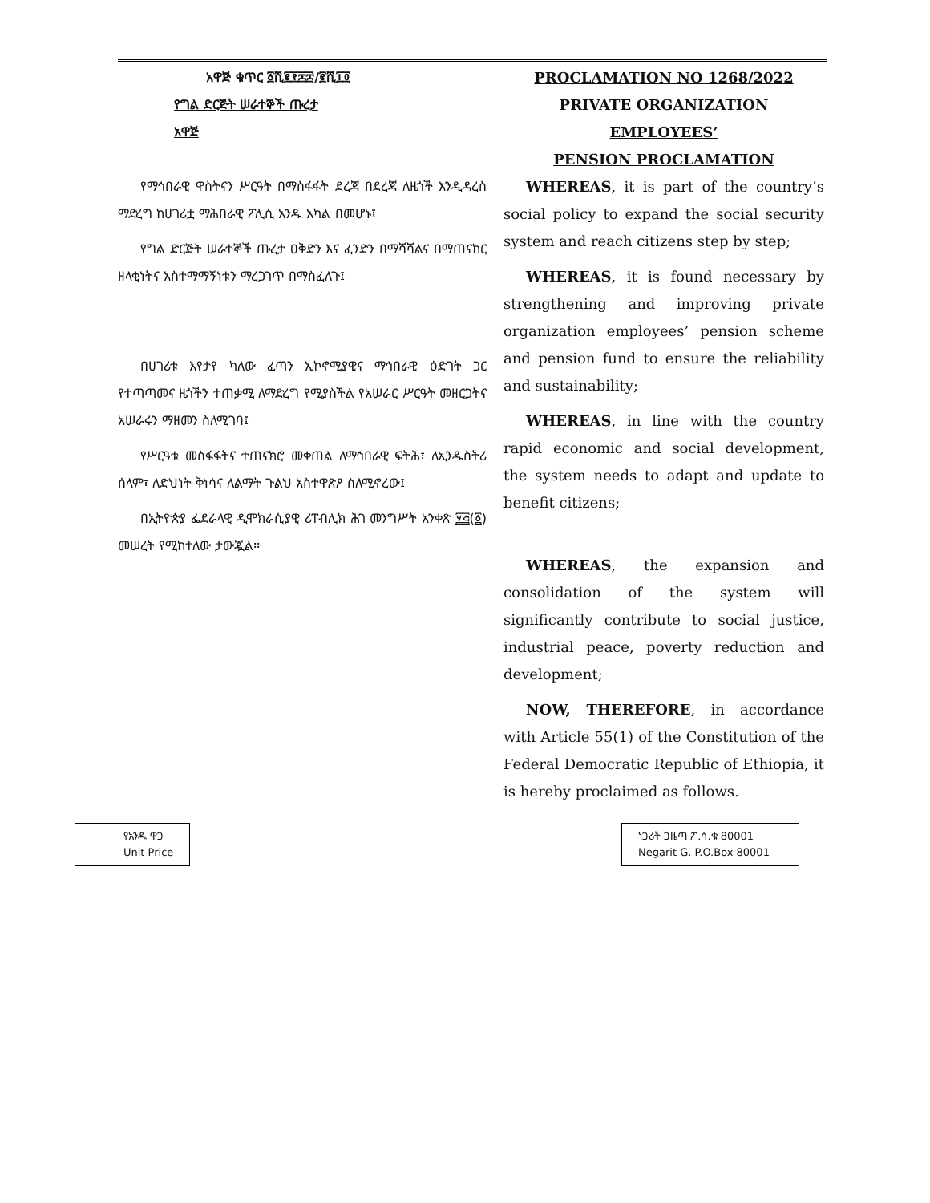አዋጅ ቁጥር ፩ሺ፪፻፷፰/፪ሺ፲፬
የግል ድርጅት ሠራተኞች ጡረታ
አዋጅ
የማኅበራዊ ዋስትናን ሥርዓት በማስፋፋት ደረጃ በደረጃ ለዜጎች እንዲዳረስ ማድረግ ከሀገሪቷ ማሕበራዊ ፖሊሲ አንዱ አካል በመሆኑ፤
የግል ድርጅት ሠራተኞች ጡረታ ዐቅድን እና ፈንድን በማሻሻልና በማጠናከር ዘላቂነትና አስተማማኝነቱን ማረጋገጥ በማስፈለጉ፤
በሀገሪቱ እየታየ ካለው ፈጣን ኢኮኖሚያዊና ማኅበራዊ ዕድገት ጋር የተጣጣመና ዜጎችን ተጠቃሚ ለማድረግ የሚያስችል የአሠራር ሥርዓት መዘርጋትና አሠራሩን ማዘመን ስለሚገባ፤
የሥርዓቱ መስፋፋትና ተጠናክሮ መቀጠል ለማኅበራዊ ፍትሕ፣ ለኢንዱስትሪ ሰላም፣ ለድህነት ቅነሳና ለልማት ጉልህ አስተዋጽዖ ስለሚኖረው፤
በኢትዮጵያ ፌደራላዊ ዲሞክራሲያዊ ሪፐብሊክ ሕገ መንግሥት አንቀጽ ፶፭(፩) መሠረት የሚከተለው ታውጇል፡፡
PROCLAMATION NO 1268/2022
PRIVATE ORGANIZATION EMPLOYEES’
PENSION PROCLAMATION
WHEREAS, it is part of the country’s social policy to expand the social security system and reach citizens step by step;
WHEREAS, it is found necessary by strengthening and improving private organization employees’ pension scheme and pension fund to ensure the reliability and sustainability;
WHEREAS, in line with the country rapid economic and social development, the system needs to adapt and update to benefit citizens;
WHEREAS, the expansion and consolidation of the system will significantly contribute to social justice, industrial peace, poverty reduction and development;
NOW, THEREFORE, in accordance with Article 55(1) of the Constitution of the Federal Democratic Republic of Ethiopia, it is hereby proclaimed as follows.
የአንዱ ዋጋ
Unit Price
ነጋሪት ጋዜጣ ፖ.ሳ.ቁ 80001
Negarit G. P.O.Box 80001